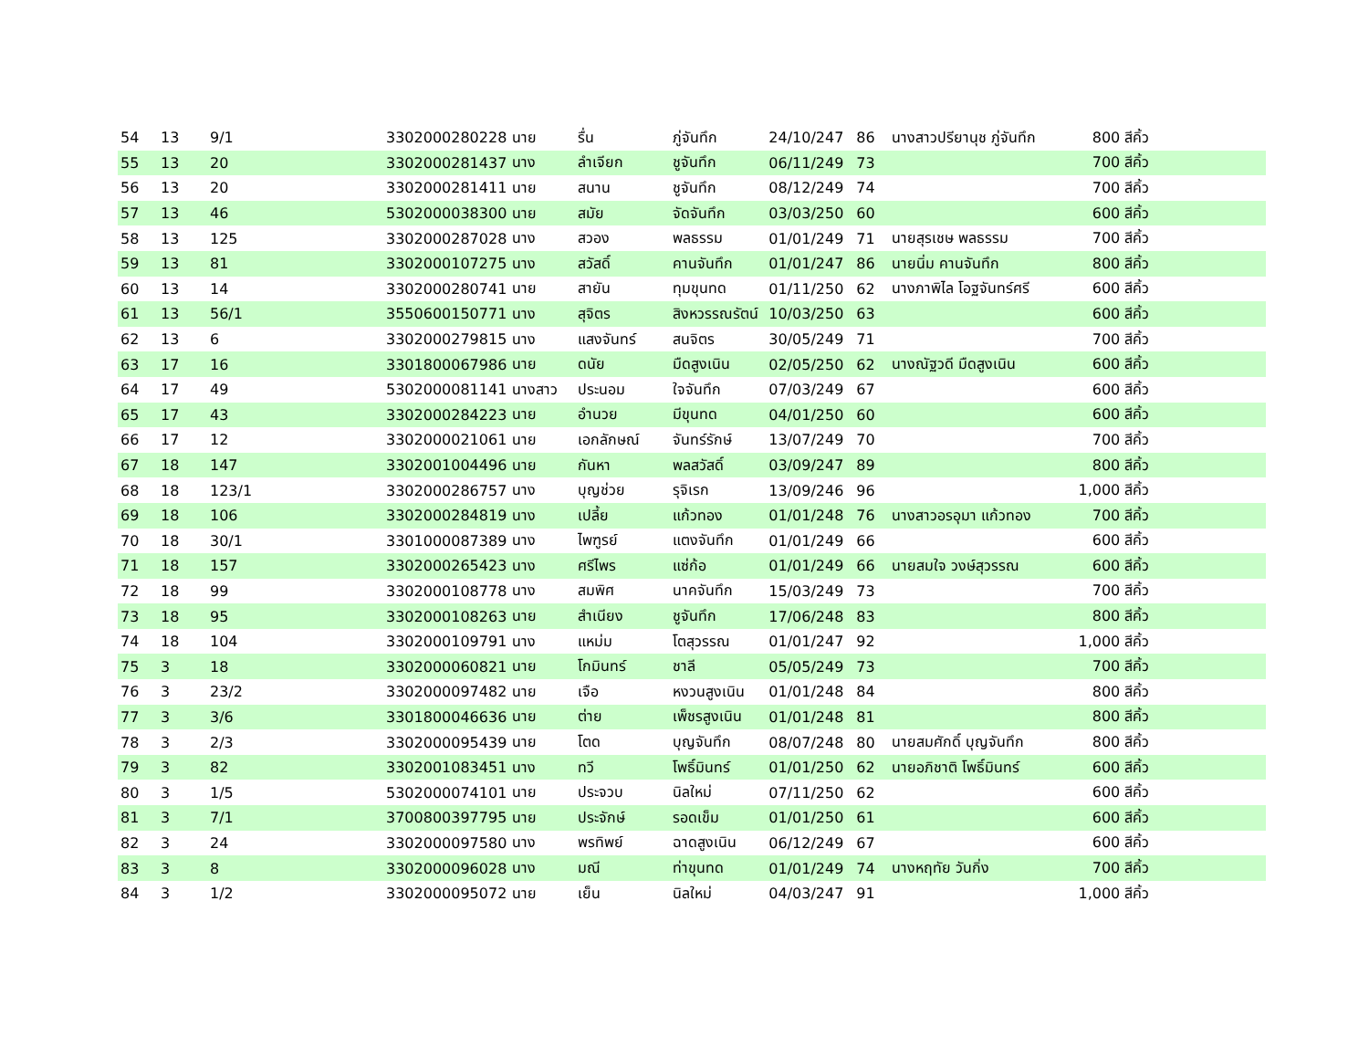| 54 | 13 | 9/1 | 3302000280228 | นาย | รื่น | ภู่จันทึก | 24/10/247 | 86 | นางสาวปรียานุช ภู่จันทึก | 800 สีคิ้ว | |
| 55 | 13 | 20 | 3302000281437 | นาง | ลำเจียก | ชูจันทึก | 06/11/249 | 73 | | 700 สีคิ้ว | |
| 56 | 13 | 20 | 3302000281411 | นาย | สนาน | ชูจันทึก | 08/12/249 | 74 | | 700 สีคิ้ว | |
| 57 | 13 | 46 | 5302000038300 | นาย | สมัย | จัดจันทึก | 03/03/250 | 60 | | 600 สีคิ้ว | |
| 58 | 13 | 125 | 3302000287028 | นาง | สวอง | พลธรรม | 01/01/249 | 71 | นายสุรเชษ พลธรรม | 700 สีคิ้ว | |
| 59 | 13 | 81 | 3302000107275 | นาง | สวัสดิ์ | คานจันทึก | 01/01/247 | 86 | นายนิ่ม คานจันทึก | 800 สีคิ้ว | |
| 60 | 13 | 14 | 3302000280741 | นาย | สายัน | ทุมขุนทด | 01/11/250 | 62 | นางภาพิไล โอฐจันทร์ศรี | 600 สีคิ้ว | |
| 61 | 13 | 56/1 | 3550600150771 | นาง | สุจิตร | สิงหวรรณรัตน์ | 10/03/250 | 63 | | 600 สีคิ้ว | |
| 62 | 13 | 6 | 3302000279815 | นาง | แสงจันทร์ | สนจิตร | 30/05/249 | 71 | | 700 สีคิ้ว | |
| 63 | 17 | 16 | 3301800067986 | นาย | ดนัย | มืดสูงเนิน | 02/05/250 | 62 | นางณัฐวดี มืดสูงเนิน | 600 สีคิ้ว | |
| 64 | 17 | 49 | 5302000081141 | นางสาว | ประนอม | ใจจันทึก | 07/03/249 | 67 | | 600 สีคิ้ว | |
| 65 | 17 | 43 | 3302000284223 | นาย | อำนวย | มีขุนทด | 04/01/250 | 60 | | 600 สีคิ้ว | |
| 66 | 17 | 12 | 3302000021061 | นาย | เอกลักษณ์ | จันทร์รักษ์ | 13/07/249 | 70 | | 700 สีคิ้ว | |
| 67 | 18 | 147 | 3302001004496 | นาย | กันหา | พลสวัสดิ์ | 03/09/247 | 89 | | 800 สีคิ้ว | |
| 68 | 18 | 123/1 | 3302000286757 | นาง | บุญช่วย | รุจิเรก | 13/09/246 | 96 | | 1,000 สีคิ้ว | |
| 69 | 18 | 106 | 3302000284819 | นาง | เปลี้ย | แก้วทอง | 01/01/248 | 76 | นางสาวอรอุมา แก้วทอง | 700 สีคิ้ว | |
| 70 | 18 | 30/1 | 3301000087389 | นาง | ไพฑูรย์ | แตงจันทึก | 01/01/249 | 66 | | 600 สีคิ้ว | |
| 71 | 18 | 157 | 3302000265423 | นาง | ศรีไพร | แซ่ก้อ | 01/01/249 | 66 | นายสมใจ วงษ์สุวรรณ | 600 สีคิ้ว | |
| 72 | 18 | 99 | 3302000108778 | นาง | สมพิศ | นาคจันทึก | 15/03/249 | 73 | | 700 สีคิ้ว | |
| 73 | 18 | 95 | 3302000108263 | นาย | สำเนียง | ชูจันทึก | 17/06/248 | 83 | | 800 สีคิ้ว | |
| 74 | 18 | 104 | 3302000109791 | นาง | แหม่ม | โตสุวรรณ | 01/01/247 | 92 | | 1,000 สีคิ้ว | |
| 75 | 3 | 18 | 3302000060821 | นาย | โกมินทร์ | ชาลี | 05/05/249 | 73 | | 700 สีคิ้ว | |
| 76 | 3 | 23/2 | 3302000097482 | นาย | เจือ | หงวนสูงเนิน | 01/01/248 | 84 | | 800 สีคิ้ว | |
| 77 | 3 | 3/6 | 3301800046636 | นาย | ต่าย | เพ็ชรสูงเนิน | 01/01/248 | 81 | | 800 สีคิ้ว | |
| 78 | 3 | 2/3 | 3302000095439 | นาย | โตด | บุญจันทึก | 08/07/248 | 80 | นายสมศักดิ์ บุญจันทึก | 800 สีคิ้ว | |
| 79 | 3 | 82 | 3302001083451 | นาง | ทวี | โพธิ์มินทร์ | 01/01/250 | 62 | นายอภิชาติ โพธิ์มินทร์ | 600 สีคิ้ว | |
| 80 | 3 | 1/5 | 5302000074101 | นาย | ประจวบ | นิลใหม่ | 07/11/250 | 62 | | 600 สีคิ้ว | |
| 81 | 3 | 7/1 | 3700800397795 | นาย | ประจักษ์ | รอดเข็ม | 01/01/250 | 61 | | 600 สีคิ้ว | |
| 82 | 3 | 24 | 3302000097580 | นาง | พรทิพย์ | ฉาดสูงเนิน | 06/12/249 | 67 | | 600 สีคิ้ว | |
| 83 | 3 | 8 | 3302000096028 | นาง | มณี | ท่าขุนทด | 01/01/249 | 74 | นางหฤทัย วันกิ่ง | 700 สีคิ้ว | |
| 84 | 3 | 1/2 | 3302000095072 | นาย | เย็น | นิลใหม่ | 04/03/247 | 91 | | 1,000 สีคิ้ว | |